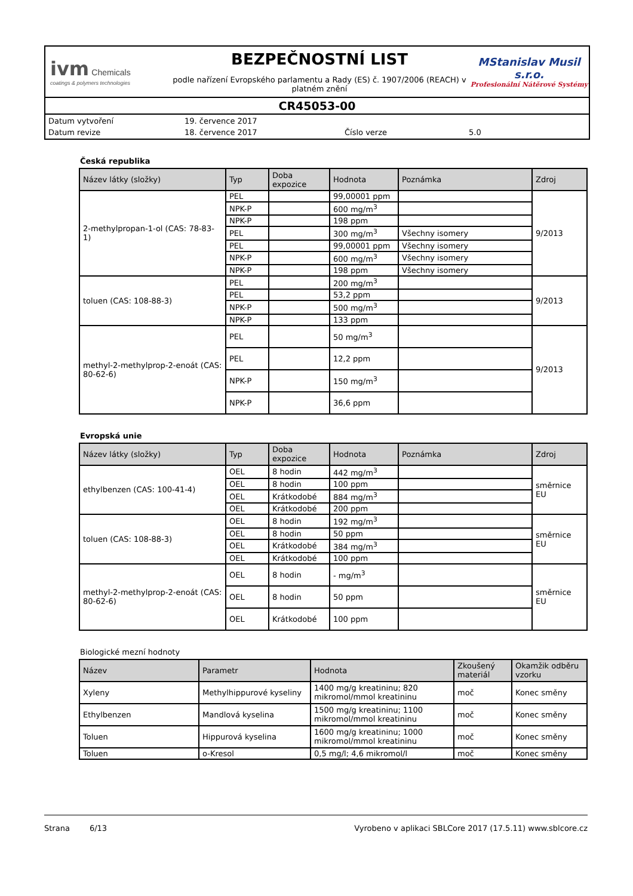ivm Chemicals
coatings & polymers technologies
BEZPEČNOSTNÍ LIST
podle nařízení Evropského parlamentu a Rady (ES) č. 1907/2006 (REACH) v platném znění
MStanislav Musil s.r.o.
Profesionální Nátěrové Systémy
CR45053-00
| Datum vytvoření | 19. července 2017 | | |
| Datum revize | 18. července 2017 | Číslo verze | 5.0 |
Česká republika
| Název látky (složky) | Typ | Doba expozice | Hodnota | Poznámka | Zdroj |
| --- | --- | --- | --- | --- | --- |
| 2-methylpropan-1-ol (CAS: 78-83-1) | PEL | | 99,00001 ppm | | 9/2013 |
| | NPK-P | | 600 mg/m<sup>3</sup> | | |
| | NPK-P | | 198 ppm | | |
| | PEL | | 300 mg/m<sup>3</sup> | Všechny isomery | |
| | PEL | | 99,00001 ppm | Všechny isomery | |
| | NPK-P | | 600 mg/m<sup>3</sup> | Všechny isomery | |
| | NPK-P | | 198 ppm | Všechny isomery | |
| toluen (CAS: 108-88-3) | PEL | | 200 mg/m<sup>3</sup> | | 9/2013 |
| | PEL | | 53,2 ppm | | |
| | NPK-P | | 500 mg/m<sup>3</sup> | | |
| | NPK-P | | 133 ppm | | |
| methyl-2-methylprop-2-enoát (CAS: 80-62-6) | PEL | | 50 mg/m<sup>3</sup> | | 9/2013 |
| | PEL | | 12,2 ppm | | |
| | NPK-P | | 150 mg/m<sup>3</sup> | | |
| | NPK-P | | 36,6 ppm | | |
Evropská unie
| Název látky (složky) | Typ | Doba expozice | Hodnota | Poznámka | Zdroj |
| --- | --- | --- | --- | --- | --- |
| ethylbenzen (CAS: 100-41-4) | OEL | 8 hodin | 442 mg/m<sup>3</sup> | | směrnice EU |
| | OEL | 8 hodin | 100 ppm | | |
| | OEL | Krátkodobé | 884 mg/m<sup>3</sup> | | |
| | OEL | Krátkodobé | 200 ppm | | |
| toluen (CAS: 108-88-3) | OEL | 8 hodin | 192 mg/m<sup>3</sup> | | směrnice EU |
| | OEL | 8 hodin | 50 ppm | | |
| | OEL | Krátkodobé | 384 mg/m<sup>3</sup> | | |
| | OEL | Krátkodobé | 100 ppm | | |
| methyl-2-methylprop-2-enoát (CAS: 80-62-6) | OEL | 8 hodin | - mg/m<sup>3</sup> | | směrnice EU |
| | OEL | 8 hodin | 50 ppm | | |
| | OEL | Krátkodobé | 100 ppm | | |
Biologické mezní hodnoty
| Název | Parametr | Hodnota | Zkoušený materiál | Okamžik odběru vzorku |
| --- | --- | --- | --- | --- |
| Xyleny | Methylhippurové kyseliny | 1400 mg/g kreatininu; 820 mikromol/mmol kreatininu | moč | Konec směny |
| Ethylbenzen | Mandlová kyselina | 1500 mg/g kreatininu; 1100 mikromol/mmol kreatininu | moč | Konec směny |
| Toluen | Hippurová kyselina | 1600 mg/g kreatininu; 1000 mikromol/mmol kreatininu | moč | Konec směny |
| Toluen | o-Kresol | 0,5 mg/l; 4,6 mikromol/l | moč | Konec směny |
Strana 6/13 Vyrobeno v aplikaci SBLCore 2017 (17.5.11) www.sblcore.cz